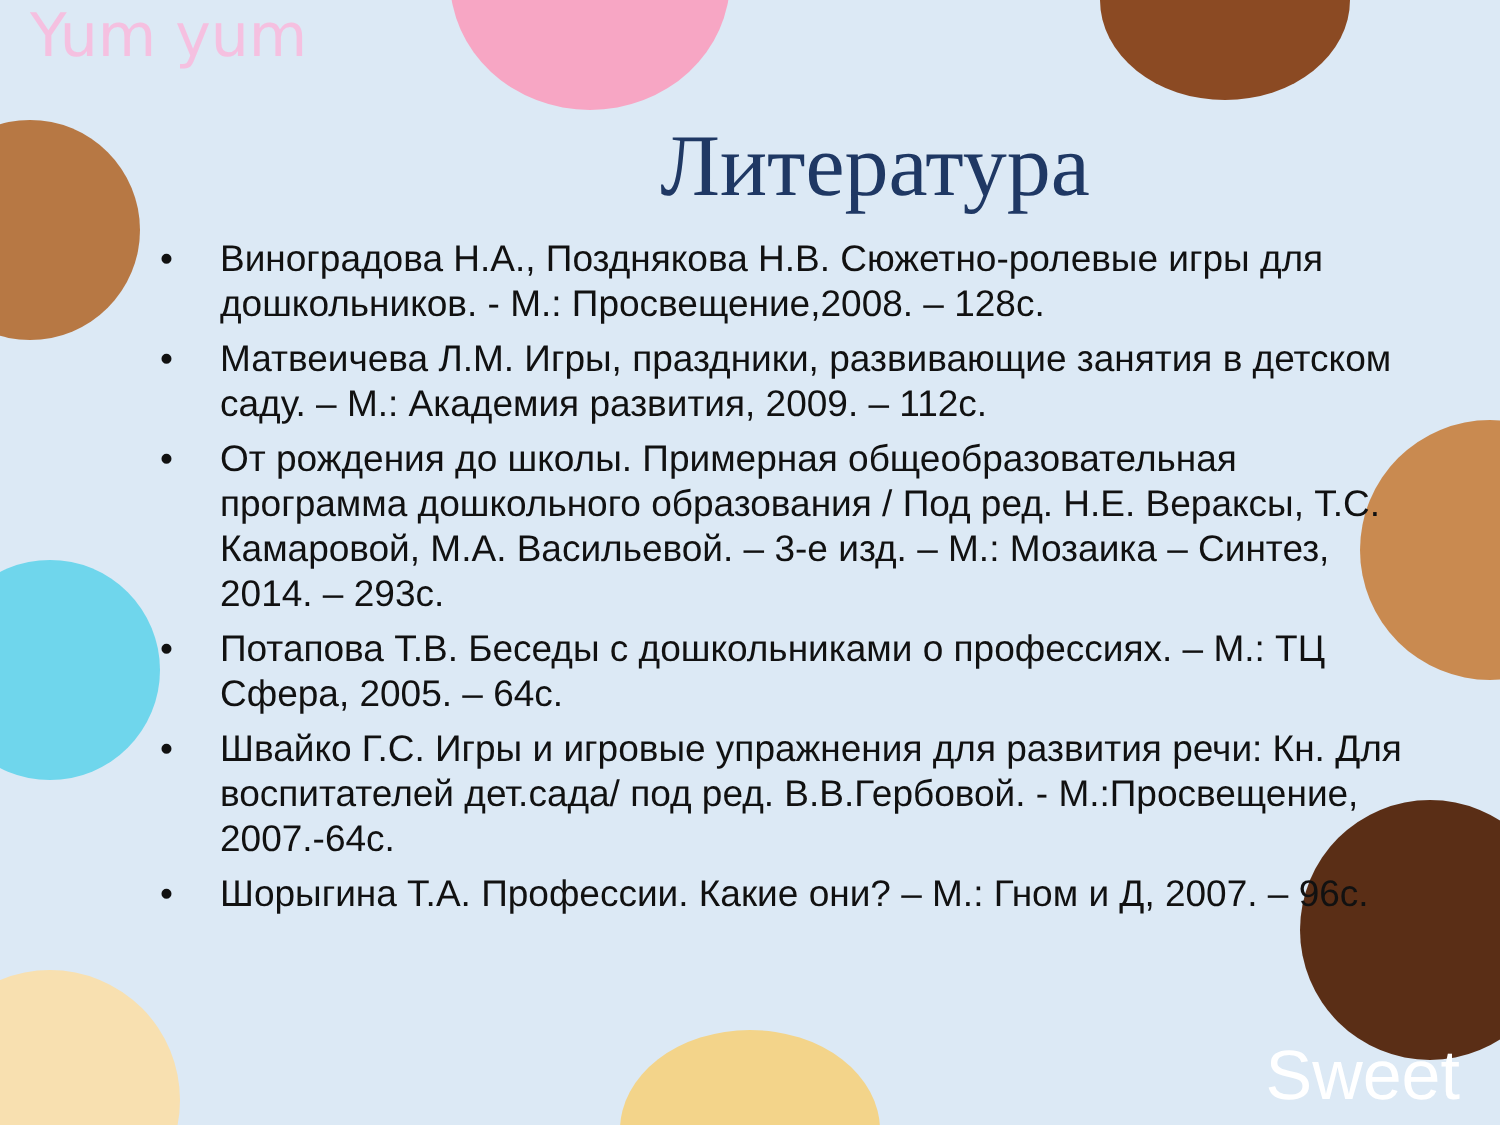Yum yum
Литература
• Виноградова Н.А., Позднякова Н.В. Сюжетно-ролевые игры для дошкольников. - М.: Просвещение,2008. – 128с.
• Матвеичева Л.М. Игры, праздники, развивающие занятия в детском саду. – М.: Академия развития, 2009. – 112с.
• От рождения до школы. Примерная общеобразовательная программа дошкольного образования / Под ред. Н.Е. Вераксы, Т.С. Камаровой, М.А. Васильевой. – 3-е изд. – М.: Мозаика – Синтез, 2014. – 293с.
• Потапова Т.В. Беседы с дошкольниками о профессиях. – М.: ТЦ Сфера, 2005. – 64с.
• Швайко Г.С. Игры и игровые упражнения для развития речи: Кн. Для воспитателей дет.сада/ под ред. В.В.Гербовой. - М.:Просвещение, 2007.-64с.
• Шорыгина Т.А. Профессии. Какие они? – М.: Гном и Д, 2007. – 96с.
Sweet